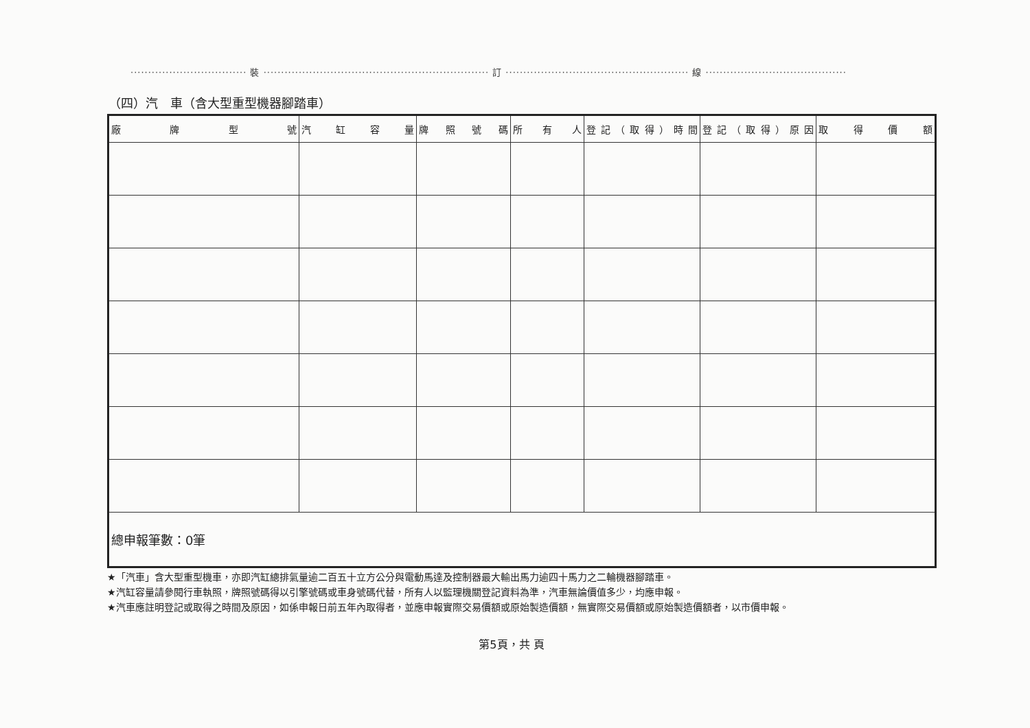································· 裝 ································································ 訂 ···················································· 線 ········································
（四）汽　車（含大型重型機器腳踏車）
| 廠 牌 型 號 | 汽 缸 容 量 | 牌 照 號 碼 | 所 有 人 | 登記（取得）時間 | 登記（取得）原因 | 取 得 價 額 |
| --- | --- | --- | --- | --- | --- | --- |
| 總申報筆數：0筆 | | | | | | |
★「汽車」含大型重型機車，亦即汽缸總排氣量逾二百五十立方公分與電動馬達及控制器最大輸出馬力逾四十馬力之二輪機器腳踏車。
★汽缸容量請參閱行車執照，牌照號碼得以引擎號碼或車身號碼代替，所有人以監理機關登記資料為準，汽車無論價值多少，均應申報。
★汽車應註明登記或取得之時間及原因，如係申報日前五年內取得者，並應申報實際交易價額或原始製造價額，無實際交易價額或原始製造價額者，以市價申報。
第5頁，共 頁